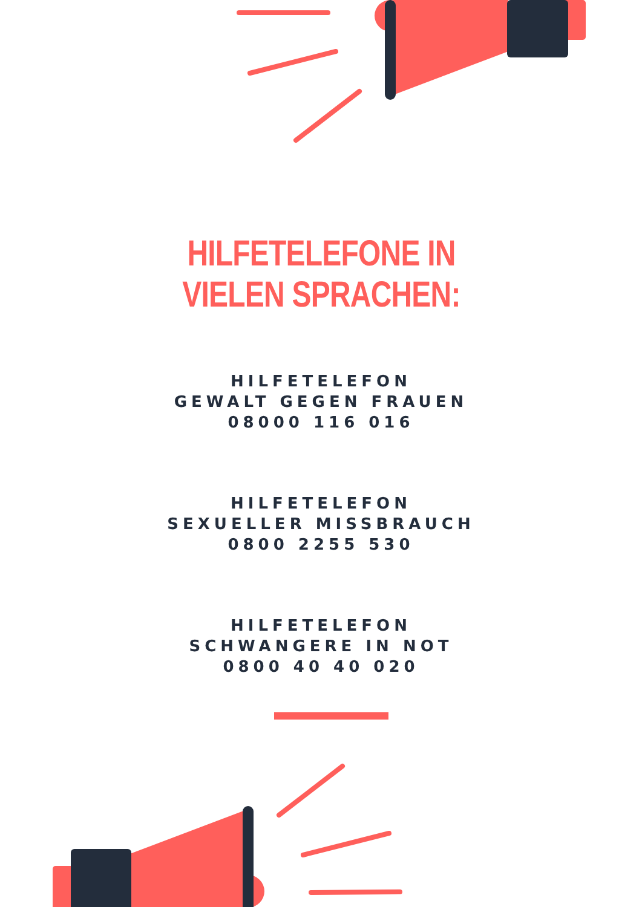HILFETELEFONE IN VIELEN SPRACHEN:
HILFETELEFON
GEWALT GEGEN FRAUEN
08000 116 016
HILFETELEFON
SEXUELLER MISSBRAUCH
0800 2255 530
HILFETELEFON
SCHWANGERE IN NOT
0800 40 40 020